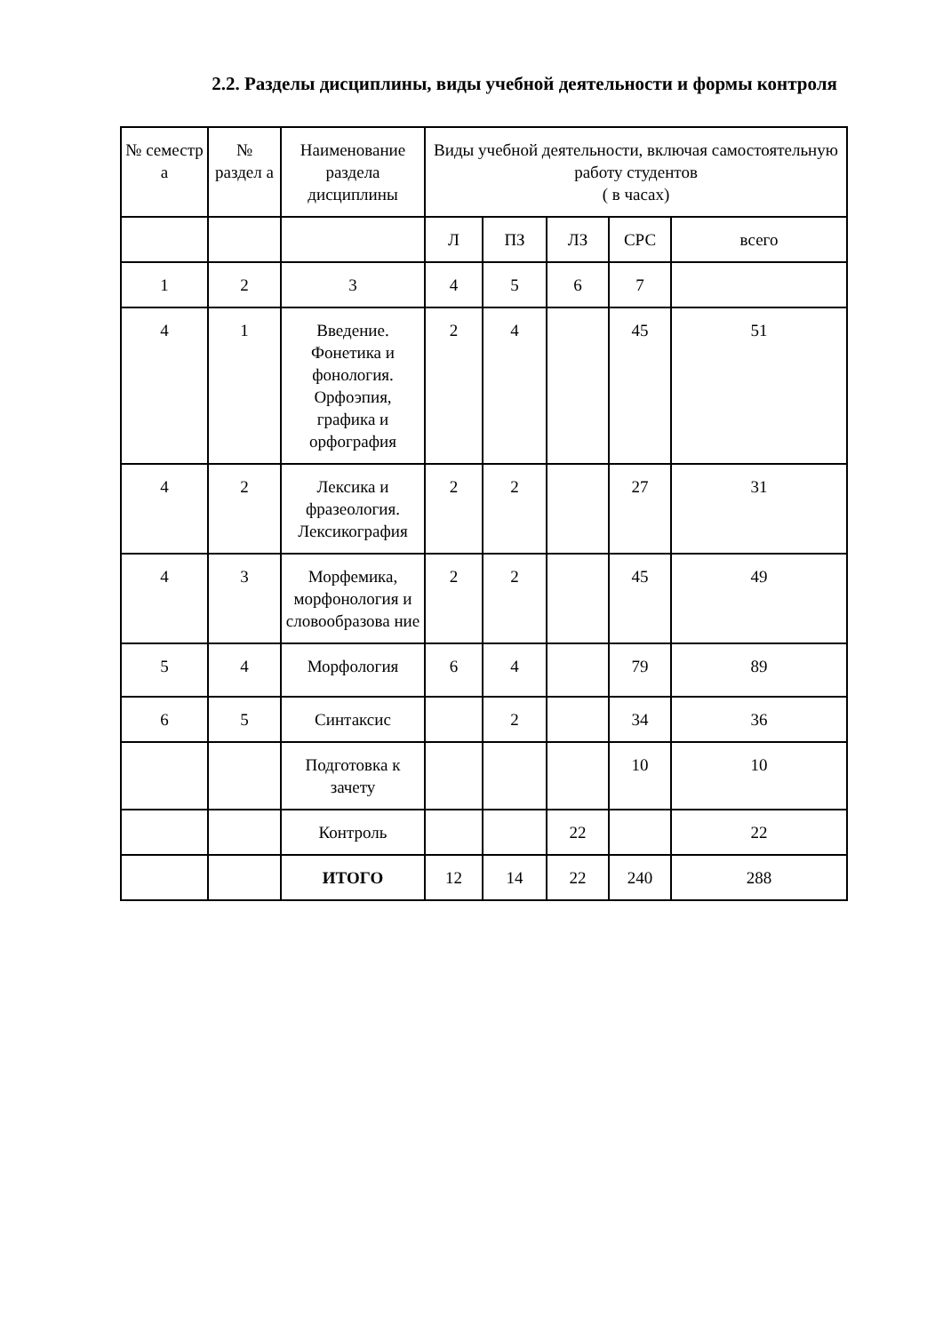2.2. Разделы дисциплины, виды учебной деятельности и формы контроля
| № семестр а | № раздел а | Наименование раздела дисциплины | Виды учебной деятельности, включая самостоятельную работу студентов ( в часах) | | | | |
| | | | Л | ПЗ | ЛЗ | СРС | всего |
| 1 | 2 | 3 | 4 | 5 | 6 | 7 | |
| 4 | 1 | Введение. Фонетика и фонология. Орфоэпия, графика и орфография | 2 | 4 | | 45 | 51 |
| 4 | 2 | Лексика и фразеология. Лексикография | 2 | 2 | | 27 | 31 |
| 4 | 3 | Морфемика, морфонология и словообразова ние | 2 | 2 | | 45 | 49 |
| 5 | 4 | Морфология | 6 | 4 | | 79 | 89 |
| 6 | 5 | Синтаксис | | 2 | | 34 | 36 |
| | | Подготовка к зачету | | | | 10 | 10 |
| | | Контроль | | | 22 | | 22 |
| | | ИТОГО | 12 | 14 | 22 | 240 | 288 |